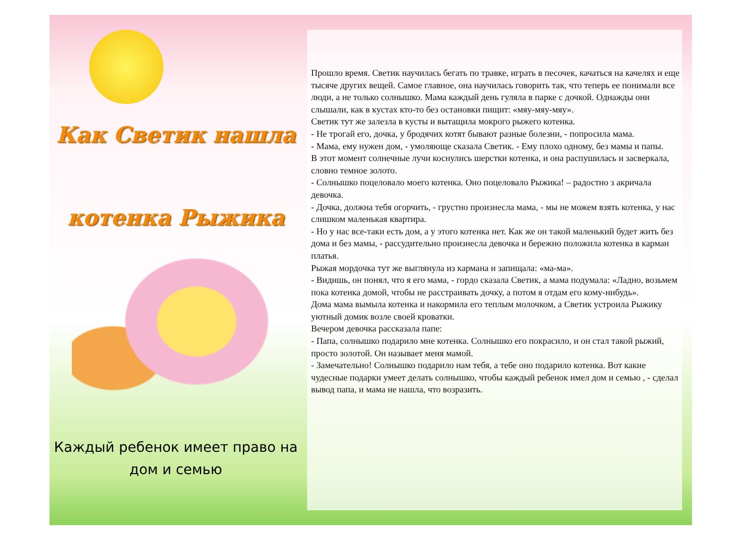Как Светик нашла
котенка Рыжика
Каждый ребенок имеет право на
дом и семью
Прошло время. Светик научилась бегать по травке, играть в песочек, качаться на качелях и еще тысяче других вещей. Самое главное, она научилась говорить так, что теперь ее понимали все люди, а не только солнышко. Мама каждый день гуляла в парке с дочкой. Однажды они слышали, как в кустах кто-то без остановки пищит: «мяу-мяу-мяу».
Светик тут же залезла в кусты и вытащила мокрого рыжего котенка.
- Не трогай его, дочка, у бродячих котят бывают разные болезни, - попросила мама.
- Мама, ему нужен дом, - умоляюще сказала Светик. - Ему плохо одному, без мамы и папы.
В этот момент солнечные лучи коснулись шерстки котенка, и она распушилась и засверкала, словно темное золото.
- Солнышко поцеловало моего котенка. Оно поцеловало Рыжика! – радостно з акричала девочка.
- Дочка, должна тебя огорчить, - грустно произнесла мама, - мы не можем взять котенка, у нас слишком маленькая квартира.
- Но у нас все-таки есть дом, а у этого котенка нет. Как же он такой маленький будет жить без дома и без мамы, - рассудительно произнесла девочка и бережно положила котенка в карман платья.
Рыжая мордочка тут же выглянула из кармана и запищала: «ма-ма».
- Видишь, он понял, что я его мама, - гордо сказала Светик, а мама подумала: «Ладно, возьмем пока котенка домой, чтобы не расстраивать дочку, а потом я отдам его кому-нибудь».
Дома мама вымыла котенка и накормила его теплым молочком, а Светик устроила Рыжику уютный домик возле своей кроватки.
Вечером девочка рассказала папе:
- Папа, солнышко подарило мне котенка. Солнышко его покрасило, и он стал такой рыжий, просто золотой. Он называет меня мамой.
- Замечательно! Солнышко подарило нам тебя, а тебе оно подарило котенка. Вот какие чудесные подарки умеет делать солнышко, чтобы каждый ребенок имел дом и семью , - сделал вывод папа, и мама не нашла, что возразить.